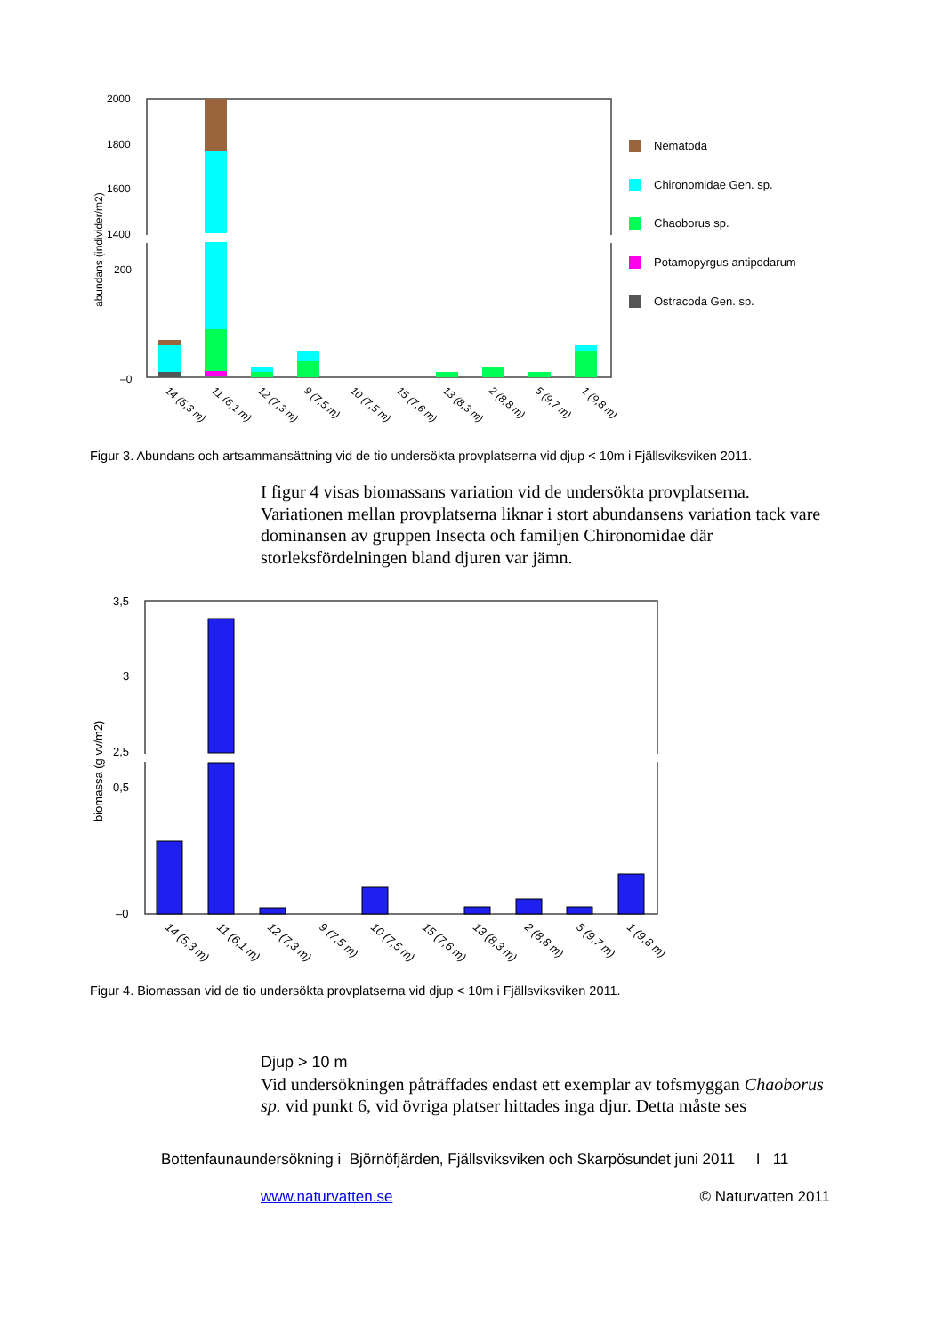abundans (individer/m2)
2000
1800
1600
1400
200
–0
Nematoda
Chironomidae Gen. sp.
Chaoborus sp.
Potamopyrgus antipodarum
Ostracoda Gen. sp.
14 (5,3 m)
11 (6,1 m)
12 (7,3 m)
9 (7,5 m)
10 (7,5 m)
15 (7,6 m)
13 (8,3 m)
2 (8,8 m)
5 (9,7 m)
1 (9,8 m)
Figur 3. Abundans och artsammansättning vid de tio undersökta provplatserna vid djup < 10m i Fjällsviksviken 2011.
I figur 4 visas biomassans variation vid de undersökta provplatserna. Variationen mellan provplatserna liknar i stort abundansens variation tack vare dominansen av gruppen Insecta och familjen Chironomidae där storleksfördelningen bland djuren var jämn.
biomassa (g vv/m2)
3,5
3
2,5
0,5
–0
14 (5,3 m)
11 (6,1 m)
12 (7,3 m)
9 (7,5 m)
10 (7,5 m)
15 (7,6 m)
13 (8,3 m)
2 (8,8 m)
5 (9,7 m)
1 (9,8 m)
Figur 4. Biomassan vid de tio undersökta provplatserna vid djup < 10m i Fjällsviksviken 2011.
Djup > 10 m
Vid undersökningen påträffades endast ett exemplar av tofsmyggan Chaoborus sp. vid punkt 6, vid övriga platser hittades inga djur. Detta måste ses
Bottenfaunaundersökning i Björnöfjärden, Fjällsviksviken och Skarpösundet juni 2011 I 11
www.naturvatten.se © Naturvatten 2011